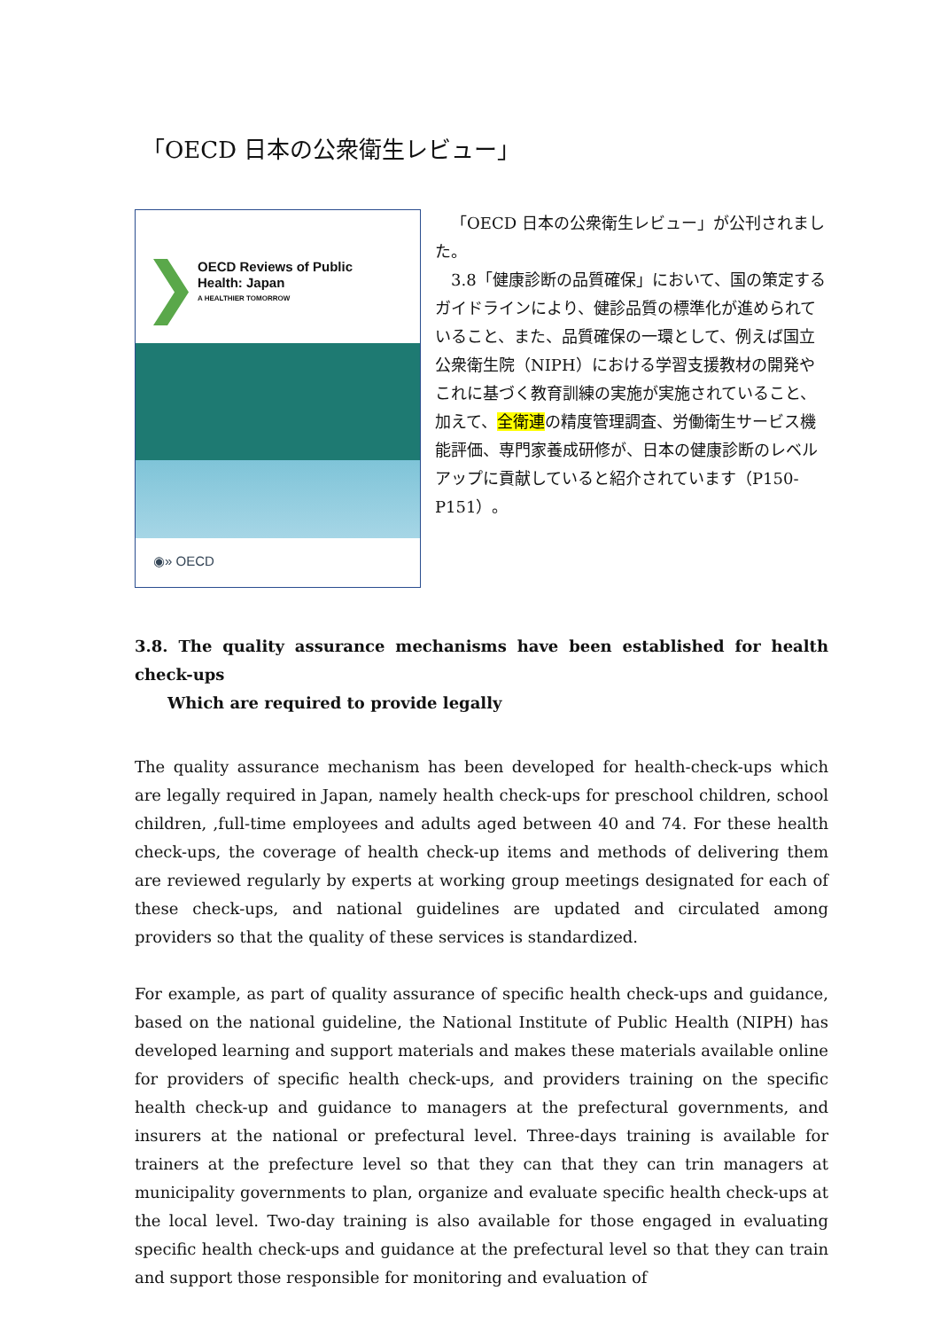「OECD 日本の公衆衛生レビュー」
OECD Reviews of Public
Health: Japan
A HEALTHIER TOMORROW
◉» OECD
「OECD 日本の公衆衛生レビュー」が公刊されました。
3.8「健康診断の品質確保」において、国の策定するガイドラインにより、健診品質の標準化が進められていること、また、品質確保の一環として、例えば国立公衆衛生院（NIPH）における学習支援教材の開発やこれに基づく教育訓練の実施が実施されていること、加えて、全衛連の精度管理調査、労働衛生サービス機能評価、専門家養成研修が、日本の健康診断のレベルアップに貢献していると紹介されています（P150-P151）。
3.8. The quality assurance mechanisms have been established for health check-ups
Which are required to provide legally
The quality assurance mechanism has been developed for health-check-ups which are legally required in Japan, namely health check-ups for preschool children, school children, ,full-time employees and adults aged between 40 and 74. For these health check-ups, the coverage of health check-up items and methods of delivering them are reviewed regularly by experts at working group meetings designated for each of these check-ups, and national guidelines are updated and circulated among providers so that the quality of these services is standardized.
For example, as part of quality assurance of specific health check-ups and guidance, based on the national guideline, the National Institute of Public Health (NIPH) has developed learning and support materials and makes these materials available online for providers of specific health check-ups, and providers training on the specific health check-up and guidance to managers at the prefectural governments, and insurers at the national or prefectural level. Three-days training is available for trainers at the prefecture level so that they can that they can trin managers at municipality governments to plan, organize and evaluate specific health check-ups at the local level. Two-day training is also available for those engaged in evaluating specific health check-ups and guidance at the prefectural level so that they can train and support those responsible for monitoring and evaluation of